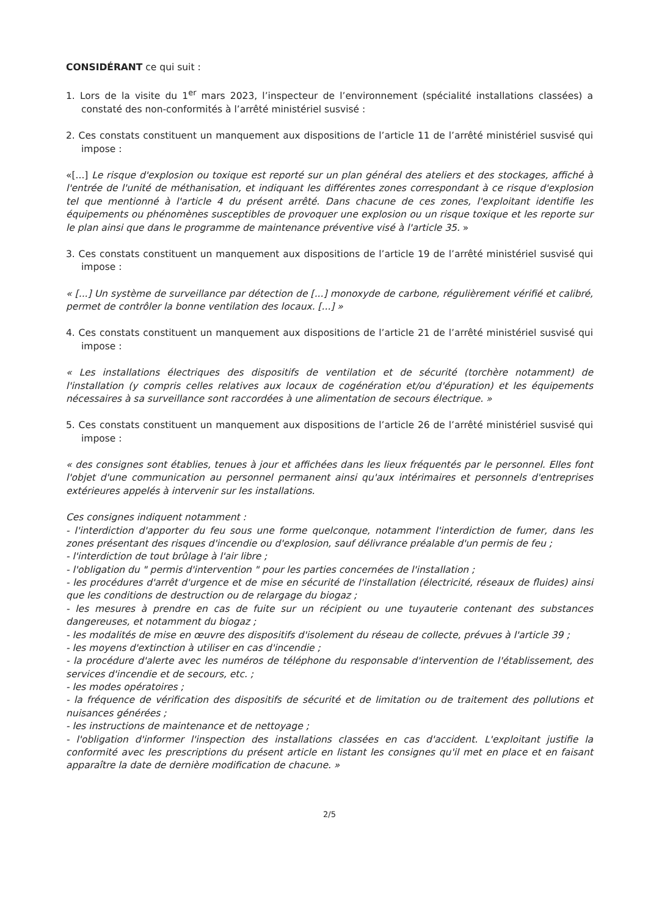CONSIDÉRANT ce qui suit :
1. Lors de la visite du 1<sup>er</sup> mars 2023, l’inspecteur de l’environnement (spécialité installations classées) a constaté des non-conformités à l’arrêté ministériel susvisé :
2. Ces constats constituent un manquement aux dispositions de l’article 11 de l’arrêté ministériel susvisé qui impose :
«[...] Le risque d'explosion ou toxique est reporté sur un plan général des ateliers et des stockages, affiché à l'entrée de l'unité de méthanisation, et indiquant les différentes zones correspondant à ce risque d'explosion tel que mentionné à l'article 4 du présent arrêté. Dans chacune de ces zones, l'exploitant identifie les équipements ou phénomènes susceptibles de provoquer une explosion ou un risque toxique et les reporte sur le plan ainsi que dans le programme de maintenance préventive visé à l'article 35. »
3. Ces constats constituent un manquement aux dispositions de l’article 19 de l’arrêté ministériel susvisé qui impose :
« [...] Un système de surveillance par détection de [...] monoxyde de carbone, régulièrement vérifié et calibré, permet de contrôler la bonne ventilation des locaux. [...] »
4. Ces constats constituent un manquement aux dispositions de l’article 21 de l’arrêté ministériel susvisé qui impose :
« Les installations électriques des dispositifs de ventilation et de sécurité (torchère notamment) de l'installation (y compris celles relatives aux locaux de cogénération et/ou d'épuration) et les équipements nécessaires à sa surveillance sont raccordées à une alimentation de secours électrique. »
5. Ces constats constituent un manquement aux dispositions de l’article 26 de l’arrêté ministériel susvisé qui impose :
« des consignes sont établies, tenues à jour et affichées dans les lieux fréquentés par le personnel. Elles font l'objet d'une communication au personnel permanent ainsi qu'aux intérimaires et personnels d'entreprises extérieures appelés à intervenir sur les installations.
Ces consignes indiquent notamment :
- l'interdiction d'apporter du feu sous une forme quelconque, notamment l'interdiction de fumer, dans les zones présentant des risques d'incendie ou d'explosion, sauf délivrance préalable d'un permis de feu ;
- l'interdiction de tout brûlage à l'air libre ;
- l'obligation du " permis d'intervention " pour les parties concernées de l'installation ;
- les procédures d'arrêt d'urgence et de mise en sécurité de l'installation (électricité, réseaux de fluides) ainsi que les conditions de destruction ou de relargage du biogaz ;
- les mesures à prendre en cas de fuite sur un récipient ou une tuyauterie contenant des substances dangereuses, et notamment du biogaz ;
- les modalités de mise en œuvre des dispositifs d'isolement du réseau de collecte, prévues à l'article 39 ;
- les moyens d'extinction à utiliser en cas d'incendie ;
- la procédure d'alerte avec les numéros de téléphone du responsable d'intervention de l'établissement, des services d'incendie et de secours, etc. ;
- les modes opératoires ;
- la fréquence de vérification des dispositifs de sécurité et de limitation ou de traitement des pollutions et nuisances générées ;
- les instructions de maintenance et de nettoyage ;
- l'obligation d'informer l'inspection des installations classées en cas d'accident. L'exploitant justifie la conformité avec les prescriptions du présent article en listant les consignes qu'il met en place et en faisant apparaître la date de dernière modification de chacune. »
2/5